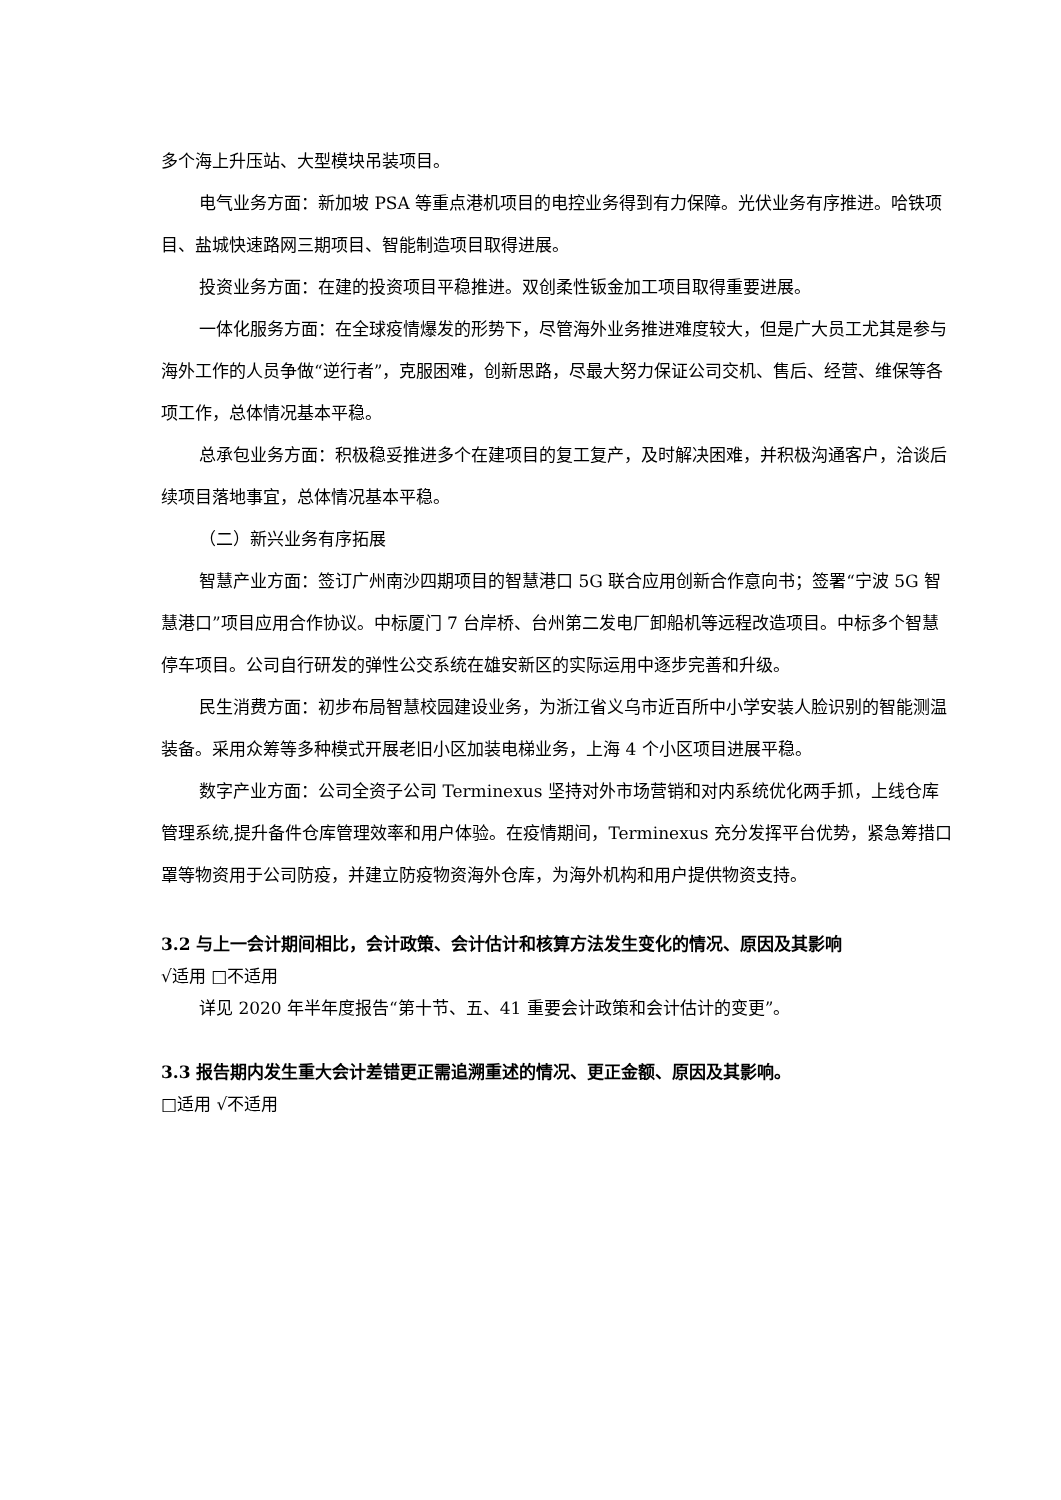多个海上升压站、大型模块吊装项目。
电气业务方面：新加坡 PSA 等重点港机项目的电控业务得到有力保障。光伏业务有序推进。哈铁项目、盐城快速路网三期项目、智能制造项目取得进展。
投资业务方面：在建的投资项目平稳推进。双创柔性钣金加工项目取得重要进展。
一体化服务方面：在全球疫情爆发的形势下，尽管海外业务推进难度较大，但是广大员工尤其是参与海外工作的人员争做“逆行者”，克服困难，创新思路，尽最大努力保证公司交机、售后、经营、维保等各项工作，总体情况基本平稳。
总承包业务方面：积极稳妥推进多个在建项目的复工复产，及时解决困难，并积极沟通客户，洽谈后续项目落地事宜，总体情况基本平稳。
（二）新兴业务有序拓展
智慧产业方面：签订广州南沙四期项目的智慧港口 5G 联合应用创新合作意向书；签署“宁波 5G 智慧港口”项目应用合作协议。中标厦门 7 台岸桥、台州第二发电厂卸船机等远程改造项目。中标多个智慧停车项目。公司自行研发的弹性公交系统在雄安新区的实际运用中逐步完善和升级。
民生消费方面：初步布局智慧校园建设业务，为浙江省义乌市近百所中小学安装人脸识别的智能测温装备。采用众筹等多种模式开展老旧小区加装电梯业务，上海 4 个小区项目进展平稳。
数字产业方面：公司全资子公司 Terminexus 坚持对外市场营销和对内系统优化两手抓，上线仓库管理系统,提升备件仓库管理效率和用户体验。在疫情期间，Terminexus 充分发挥平台优势，紧急筹措口罩等物资用于公司防疫，并建立防疫物资海外仓库，为海外机构和用户提供物资支持。
3.2 与上一会计期间相比，会计政策、会计估计和核算方法发生变化的情况、原因及其影响
√适用 □不适用
详见 2020 年半年度报告“第十节、五、41 重要会计政策和会计估计的变更”。
3.3 报告期内发生重大会计差错更正需追溯重述的情况、更正金额、原因及其影响。
□适用 √不适用